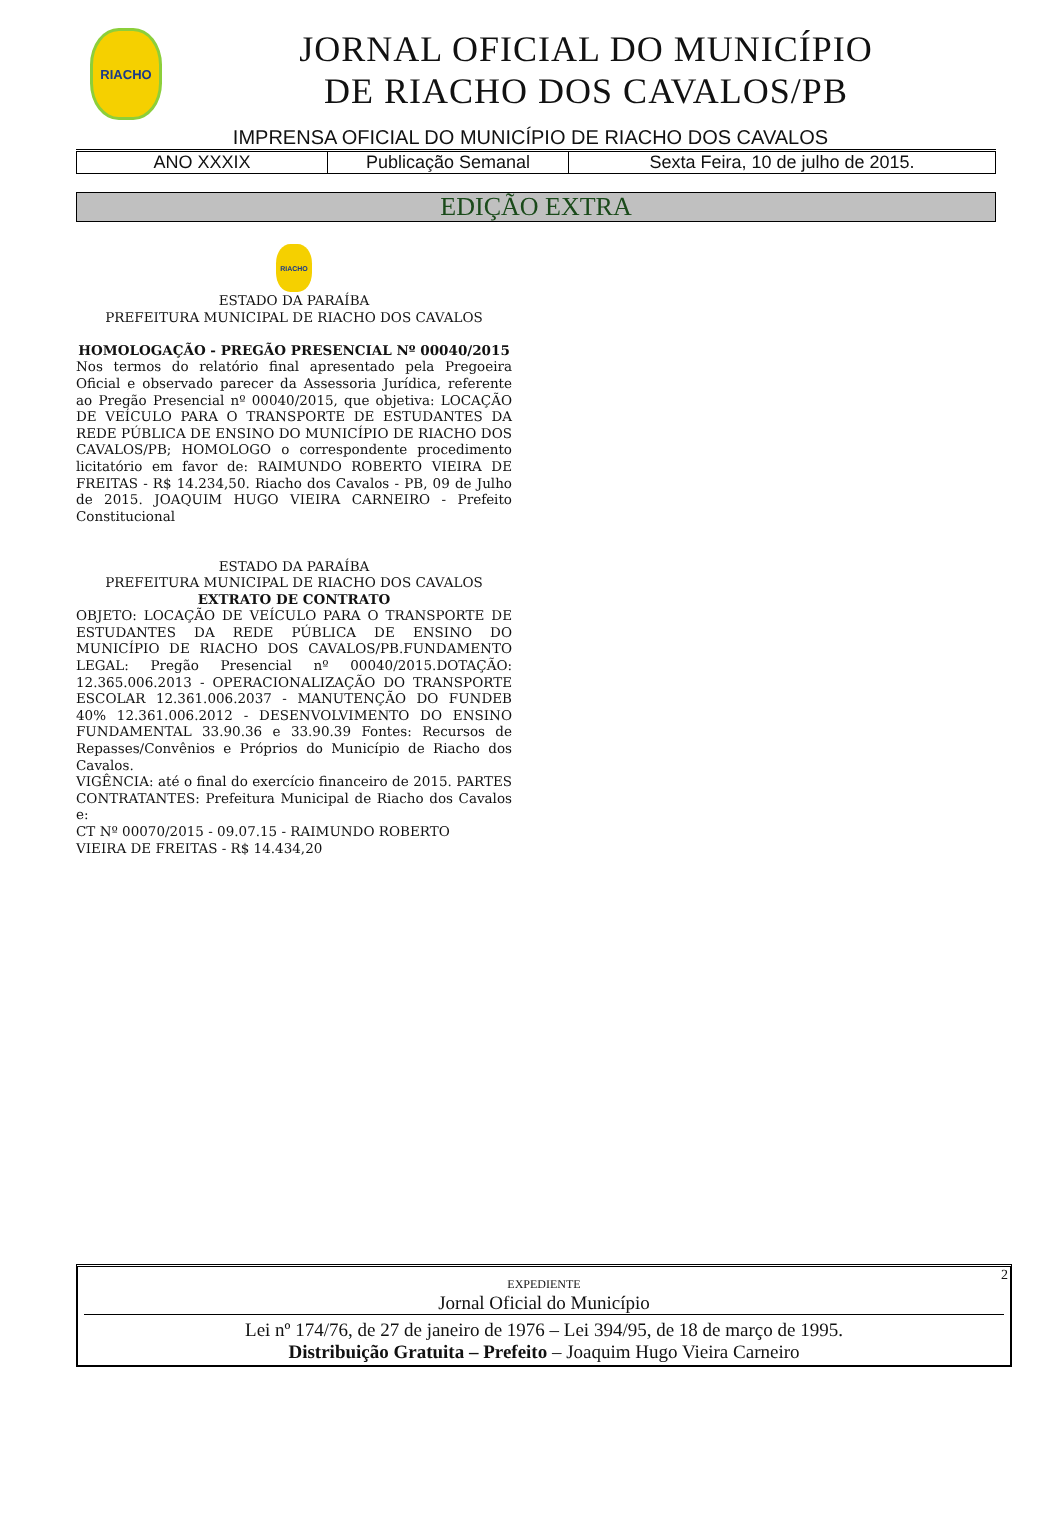RIACHO
JORNAL OFICIAL DO MUNICÍPIO
DE RIACHO DOS CAVALOS/PB
IMPRENSA OFICIAL DO MUNICÍPIO DE RIACHO DOS CAVALOS
| ANO XXXIX | Publicação Semanal | Sexta Feira, 10 de julho de 2015. |
EDIÇÃO EXTRA
RIACHO
ESTADO DA PARAÍBA
PREFEITURA MUNICIPAL DE RIACHO DOS CAVALOS
HOMOLOGAÇÃO - PREGÃO PRESENCIAL Nº 00040/2015
Nos termos do relatório final apresentado pela Pregoeira Oficial e observado parecer da Assessoria Jurídica, referente ao Pregão Presencial nº 00040/2015, que objetiva: LOCAÇÃO DE VEÍCULO PARA O TRANSPORTE DE ESTUDANTES DA REDE PÚBLICA DE ENSINO DO MUNICÍPIO DE RIACHO DOS CAVALOS/PB; HOMOLOGO o correspondente procedimento licitatório em favor de: RAIMUNDO ROBERTO VIEIRA DE FREITAS - R$ 14.234,50. Riacho dos Cavalos - PB, 09 de Julho de 2015. JOAQUIM HUGO VIEIRA CARNEIRO - Prefeito Constitucional
ESTADO DA PARAÍBA
PREFEITURA MUNICIPAL DE RIACHO DOS CAVALOS
EXTRATO DE CONTRATO
OBJETO: LOCAÇÃO DE VEÍCULO PARA O TRANSPORTE DE ESTUDANTES DA REDE PÚBLICA DE ENSINO DO MUNICÍPIO DE RIACHO DOS CAVALOS/PB.FUNDAMENTO LEGAL: Pregão Presencial nº 00040/2015.DOTAÇÃO: 12.365.006.2013 - OPERACIONALIZAÇÃO DO TRANSPORTE ESCOLAR 12.361.006.2037 - MANUTENÇÃO DO FUNDEB 40% 12.361.006.2012 - DESENVOLVIMENTO DO ENSINO FUNDAMENTAL 33.90.36 e 33.90.39 Fontes: Recursos de Repasses/Convênios e Próprios do Município de Riacho dos Cavalos.
VIGÊNCIA: até o final do exercício financeiro de 2015. PARTES CONTRATANTES: Prefeitura Municipal de Riacho dos Cavalos e:
CT Nº 00070/2015 - 09.07.15 - RAIMUNDO ROBERTO
VIEIRA DE FREITAS - R$ 14.434,20
2
EXPEDIENTE
Jornal Oficial do Município
Lei nº 174/76, de 27 de janeiro de 1976 – Lei 394/95, de 18 de março de 1995.
Distribuição Gratuita – Prefeito – Joaquim Hugo Vieira Carneiro